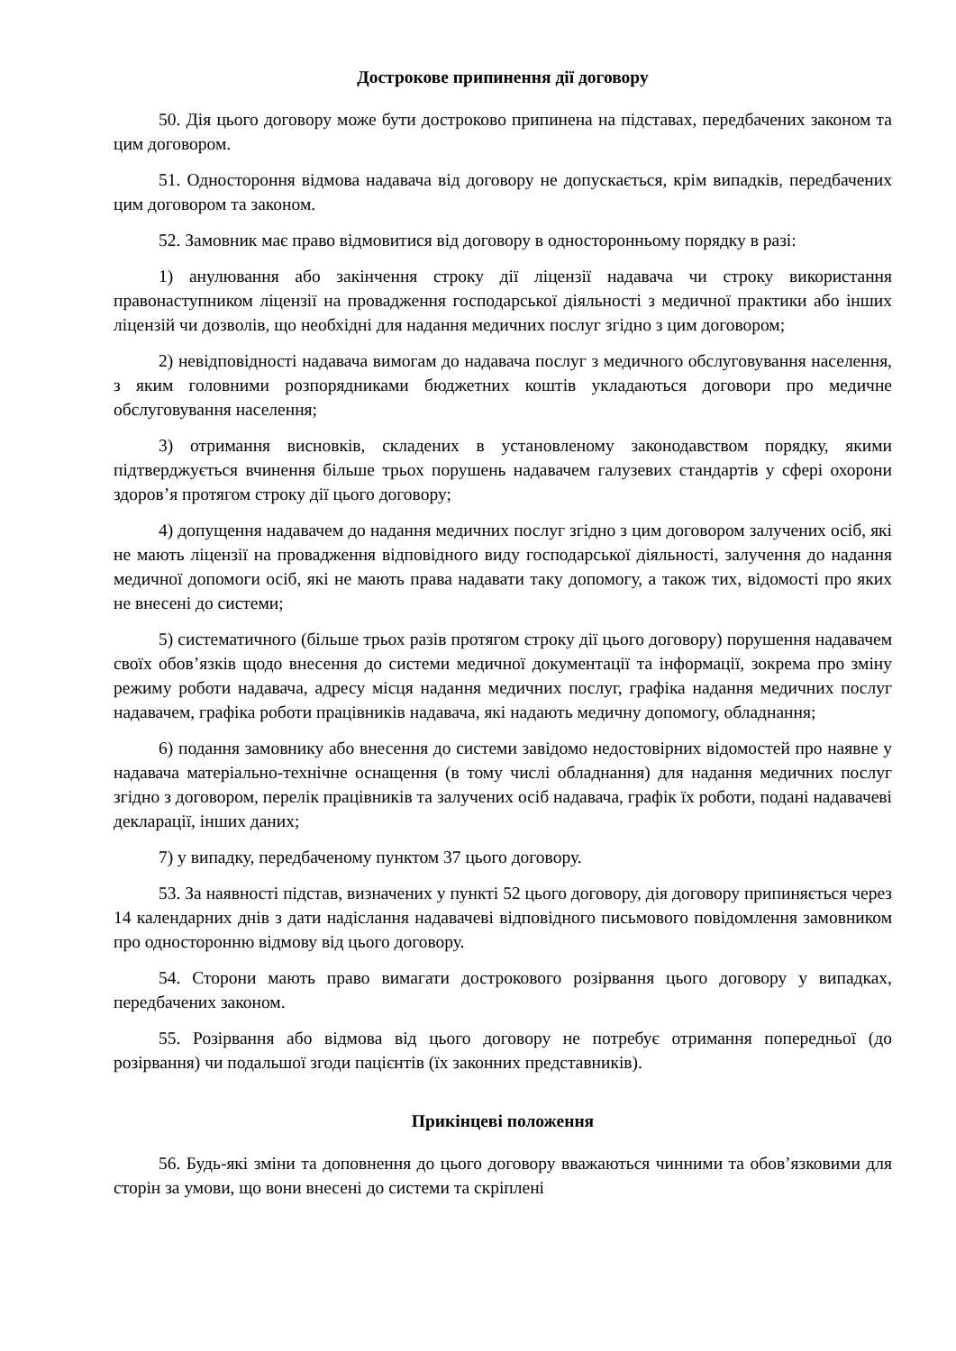Дострокове припинення дії договору
50. Дія цього договору може бути достроково припинена на підставах, передбачених законом та цим договором.
51. Одностороння відмова надавача від договору не допускається, крім випадків, передбачених цим договором та законом.
52. Замовник має право відмовитися від договору в односторонньому порядку в разі:
1) анулювання або закінчення строку дії ліцензії надавача чи строку використання правонаступником ліцензії на провадження господарської діяльності з медичної практики або інших ліцензій чи дозволів, що необхідні для надання медичних послуг згідно з цим договором;
2) невідповідності надавача вимогам до надавача послуг з медичного обслуговування населення, з яким головними розпорядниками бюджетних коштів укладаються договори про медичне обслуговування населення;
3) отримання висновків, складених в установленому законодавством порядку, якими підтверджується вчинення більше трьох порушень надавачем галузевих стандартів у сфері охорони здоров’я протягом строку дії цього договору;
4) допущення надавачем до надання медичних послуг згідно з цим договором залучених осіб, які не мають ліцензії на провадження відповідного виду господарської діяльності, залучення до надання медичної допомоги осіб, які не мають права надавати таку допомогу, а також тих, відомості про яких не внесені до системи;
5) систематичного (більше трьох разів протягом строку дії цього договору) порушення надавачем своїх обов’язків щодо внесення до системи медичної документації та інформації, зокрема про зміну режиму роботи надавача, адресу місця надання медичних послуг, графіка надання медичних послуг надавачем, графіка роботи працівників надавача, які надають медичну допомогу, обладнання;
6) подання замовнику або внесення до системи завідомо недостовірних відомостей про наявне у надавача матеріально-технічне оснащення (в тому числі обладнання) для надання медичних послуг згідно з договором, перелік працівників та залучених осіб надавача, графік їх роботи, подані надавачеві декларації, інших даних;
7) у випадку, передбаченому пунктом 37 цього договору.
53. За наявності підстав, визначених у пункті 52 цього договору, дія договору припиняється через 14 календарних днів з дати надіслання надавачеві відповідного письмового повідомлення замовником про односторонню відмову від цього договору.
54. Сторони мають право вимагати дострокового розірвання цього договору у випадках, передбачених законом.
55. Розірвання або відмова від цього договору не потребує отримання попередньої (до розірвання) чи подальшої згоди пацієнтів (їх законних представників).
Прикінцеві положення
56. Будь-які зміни та доповнення до цього договору вважаються чинними та обов’язковими для сторін за умови, що вони внесені до системи та скріплені